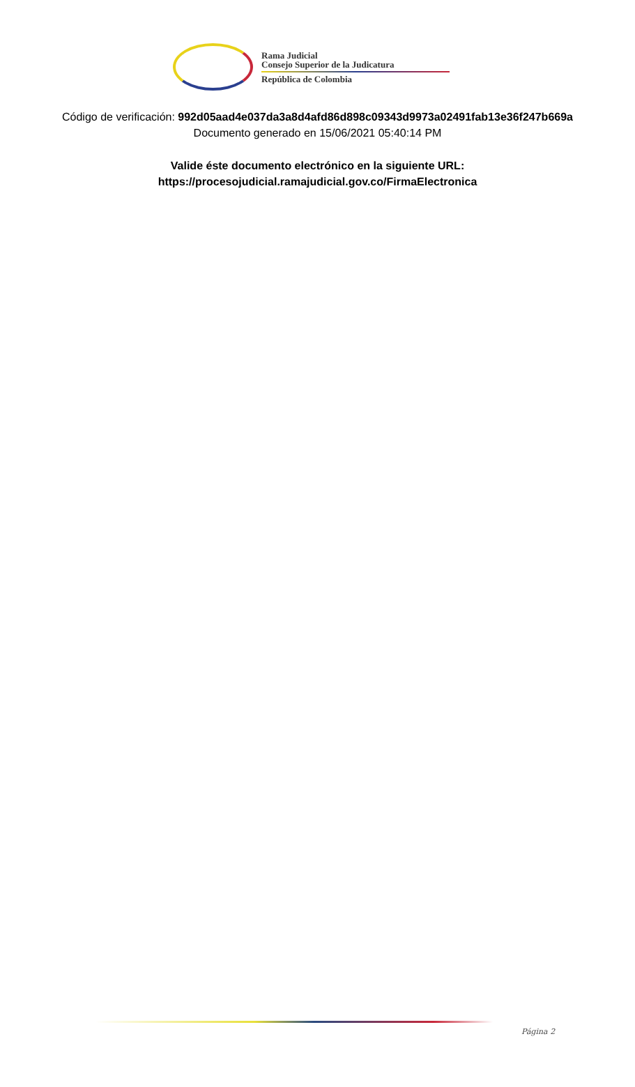Rama Judicial
Consejo Superior de la Judicatura
República de Colombia
Código de verificación: 992d05aad4e037da3a8d4afd86d898c09343d9973a02491fab13e36f247b669a
Documento generado en 15/06/2021 05:40:14 PM
Valide éste documento electrónico en la siguiente URL:
https://procesojudicial.ramajudicial.gov.co/FirmaElectronica
Página 2